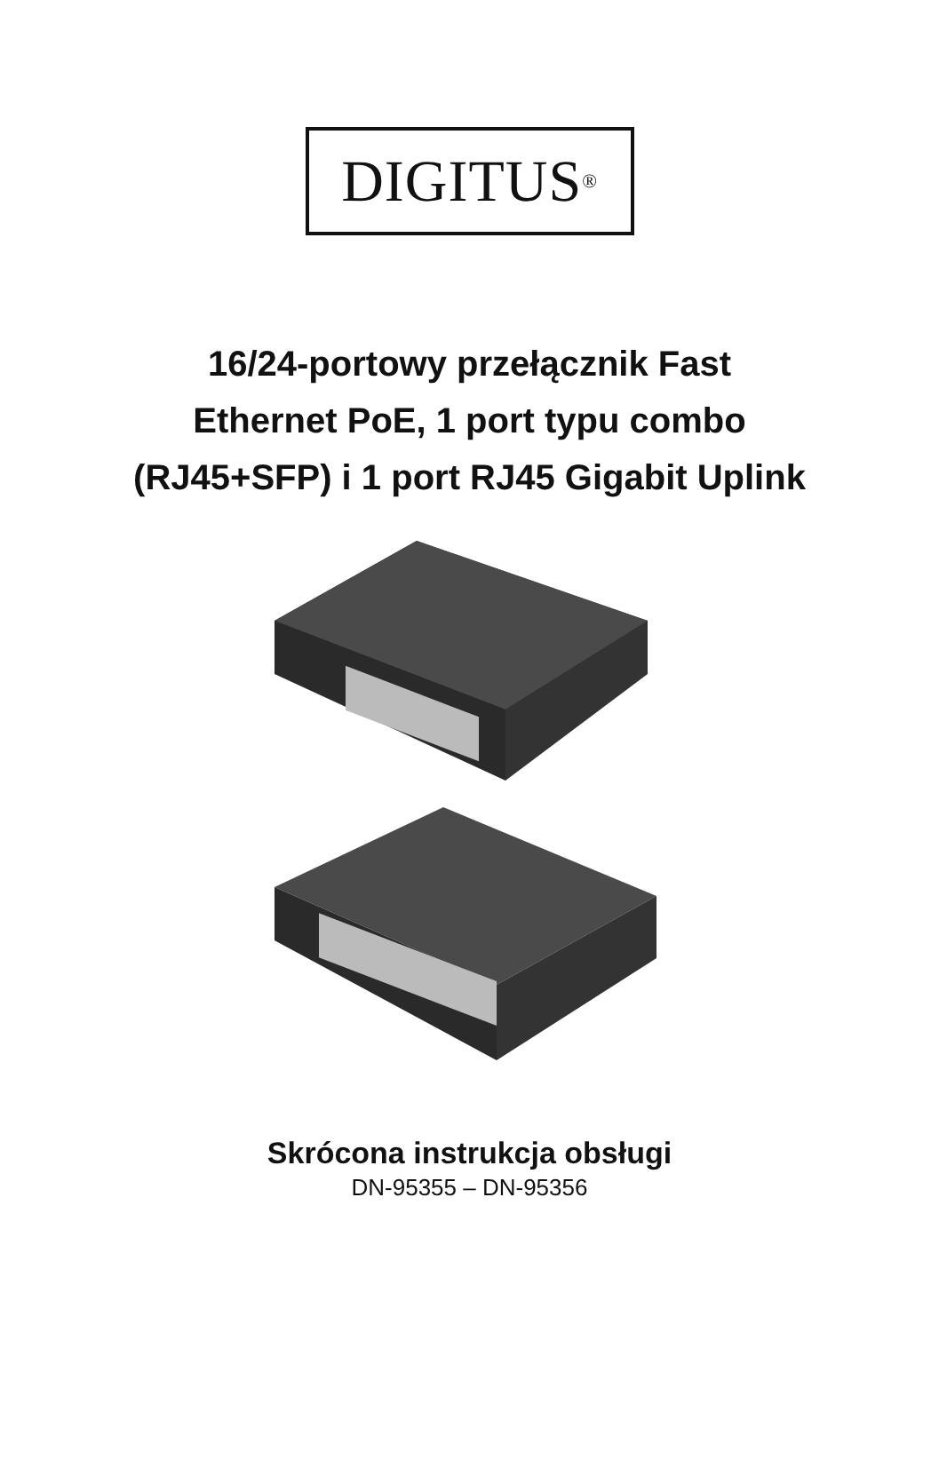DIGITUS<sup>®</sup>
16/24-portowy przełącznik Fast
Ethernet PoE, 1 port typu combo
(RJ45+SFP) i 1 port RJ45 Gigabit Uplink
Skrócona instrukcja obsługi
DN-95355 – DN-95356